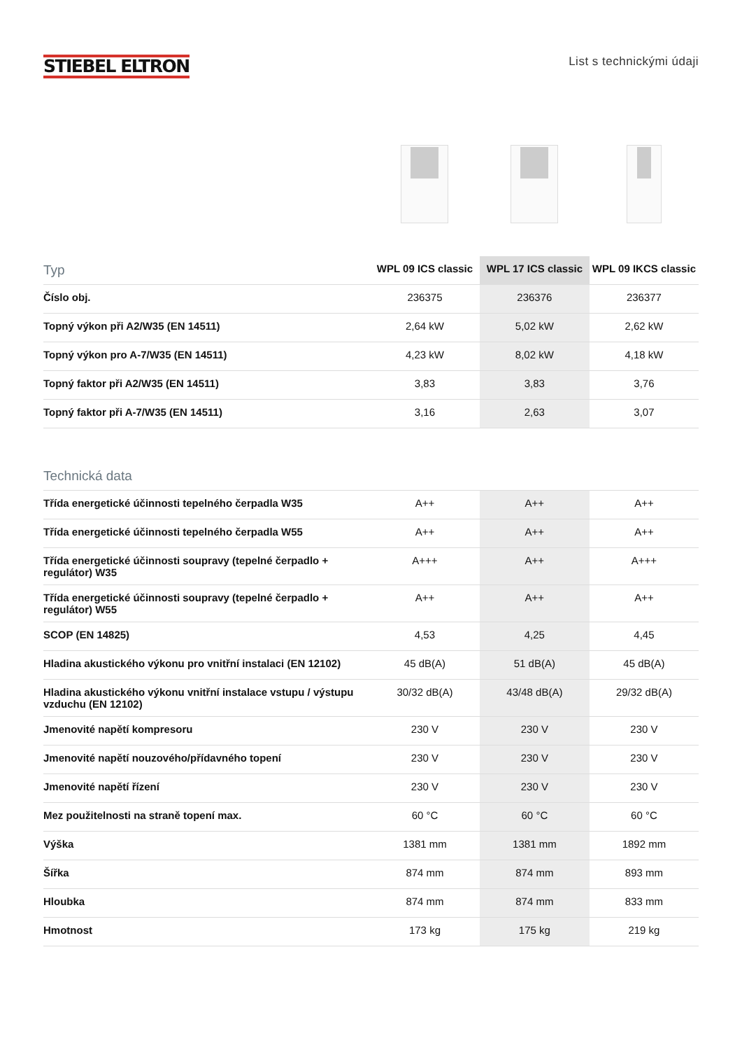STIEBEL ELTRON
List s technickými údaji
| Typ | WPL 09 ICS classic | WPL 17 ICS classic | WPL 09 IKCS classic |
| --- | --- | --- | --- |
| Číslo obj. | 236375 | 236376 | 236377 |
| Topný výkon při A2/W35 (EN 14511) | 2,64 kW | 5,02 kW | 2,62 kW |
| Topný výkon pro A-7/W35 (EN 14511) | 4,23 kW | 8,02 kW | 4,18 kW |
| Topný faktor při A2/W35 (EN 14511) | 3,83 | 3,83 | 3,76 |
| Topný faktor při A-7/W35 (EN 14511) | 3,16 | 2,63 | 3,07 |
| Technická data | | | |
| Třída energetické účinnosti tepelného čerpadla W35 | A++ | A++ | A++ |
| Třída energetické účinnosti tepelného čerpadla W55 | A++ | A++ | A++ |
| Třída energetické účinnosti soupravy (tepelné čerpadlo + regulátor) W35 | A+++ | A++ | A+++ |
| Třída energetické účinnosti soupravy (tepelné čerpadlo + regulátor) W55 | A++ | A++ | A++ |
| SCOP (EN 14825) | 4,53 | 4,25 | 4,45 |
| Hladina akustického výkonu pro vnitřní instalaci (EN 12102) | 45 dB(A) | 51 dB(A) | 45 dB(A) |
| Hladina akustického výkonu vnitřní instalace vstupu / výstupu vzduchu (EN 12102) | 30/32 dB(A) | 43/48 dB(A) | 29/32 dB(A) |
| Jmenovité napětí kompresoru | 230 V | 230 V | 230 V |
| Jmenovité napětí nouzového/přídavného topení | 230 V | 230 V | 230 V |
| Jmenovité napětí řízení | 230 V | 230 V | 230 V |
| Mez použitelnosti na straně topení max. | 60 °C | 60 °C | 60 °C |
| Výška | 1381 mm | 1381 mm | 1892 mm |
| Šířka | 874 mm | 874 mm | 893 mm |
| Hloubka | 874 mm | 874 mm | 833 mm |
| Hmotnost | 173 kg | 175 kg | 219 kg |